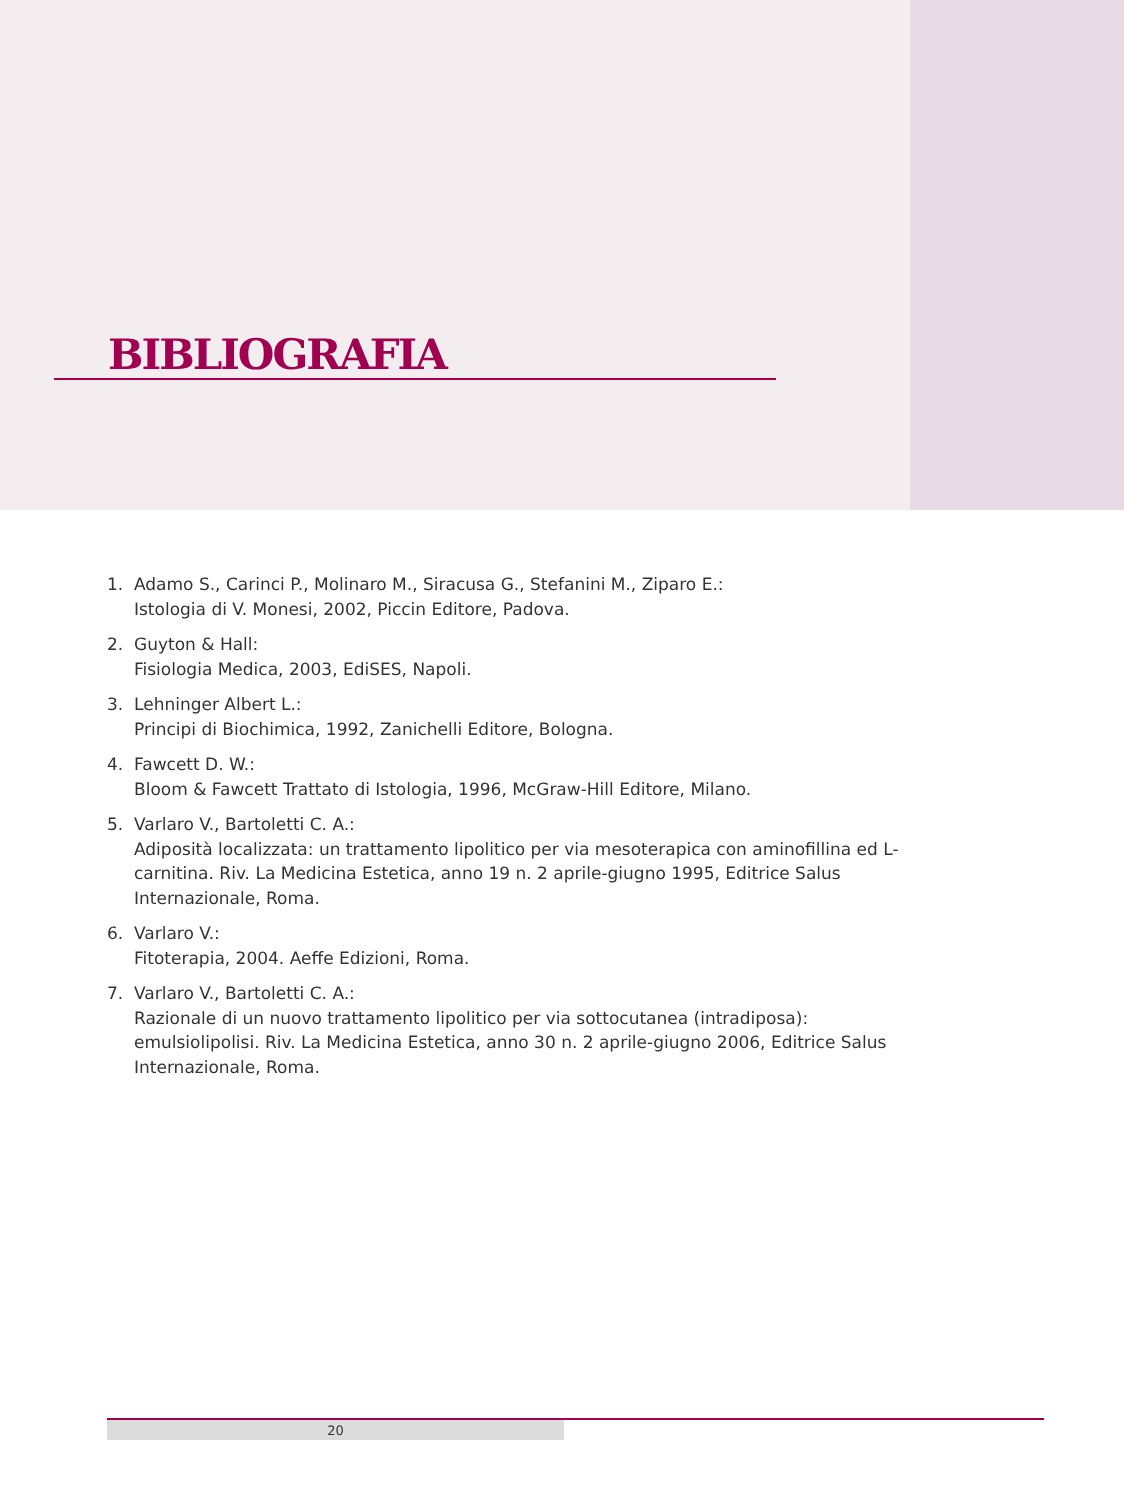BIBLIOGRAFIA
1. Adamo S., Carinci P., Molinaro M., Siracusa G., Stefanini M., Ziparo E.:
Istologia di V. Monesi, 2002, Piccin Editore, Padova.
2. Guyton & Hall:
Fisiologia Medica, 2003, EdiSES, Napoli.
3. Lehninger Albert L.:
Principi di Biochimica, 1992, Zanichelli Editore, Bologna.
4. Fawcett D. W.:
Bloom & Fawcett Trattato di Istologia, 1996, McGraw-Hill Editore, Milano.
5. Varlaro V., Bartoletti C. A.:
Adiposità localizzata: un trattamento lipolitico per via mesoterapica con aminofillina ed L-carnitina. Riv. La Medicina Estetica, anno 19 n. 2 aprile-giugno 1995, Editrice Salus Internazionale, Roma.
6. Varlaro V.:
Fitoterapia, 2004. Aeffe Edizioni, Roma.
7. Varlaro V., Bartoletti C. A.:
Razionale di un nuovo trattamento lipolitico per via sottocutanea (intradiposa): emulsiolipolisi. Riv. La Medicina Estetica, anno 30 n. 2 aprile-giugno 2006, Editrice Salus Internazionale, Roma.
20